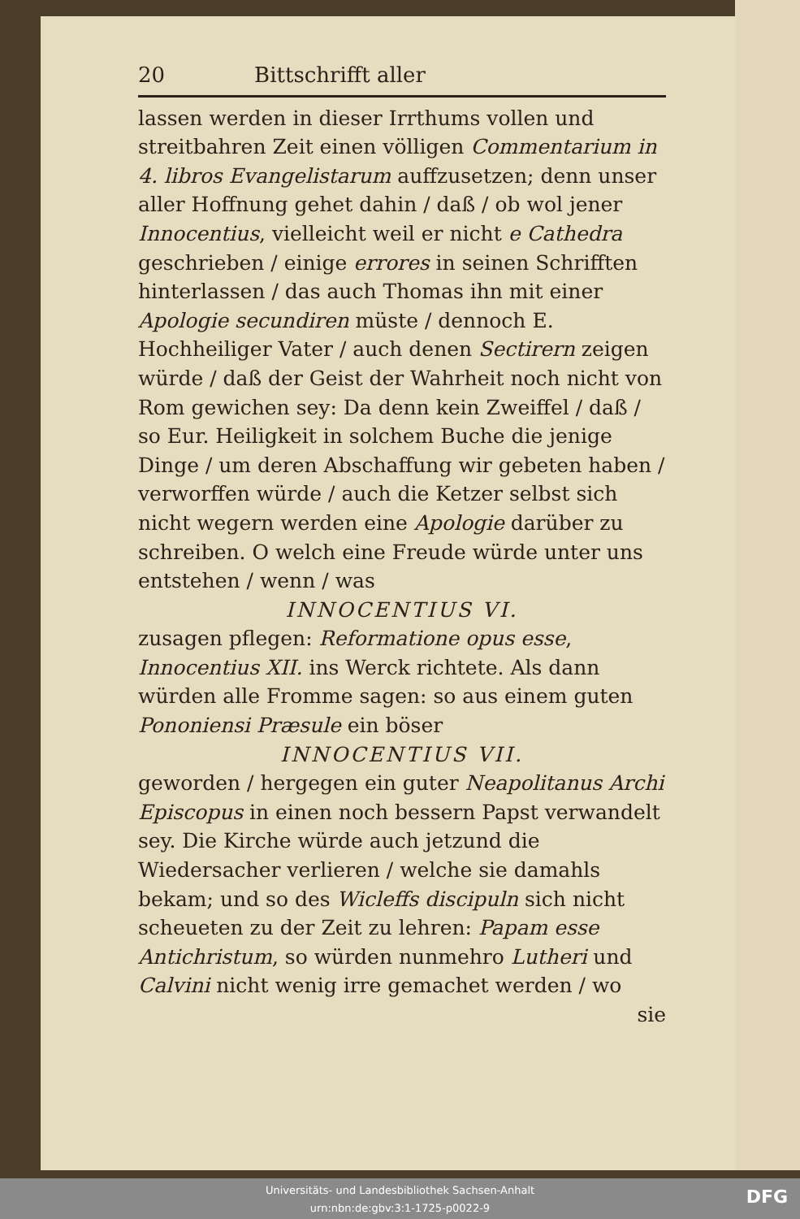20 Bittschrifft aller
lassen werden in dieser Irrthums vollen und streitbahren Zeit einen völligen Commentarium in 4. libros Evangelistarum auffzusetzen; denn unser aller Hoffnung gehet dahin / daß / ob wol jener Innocentius, vielleicht weil er nicht e Cathedra geschrieben / einige errores in seinen Schrifften hinterlassen / das auch Thomas ihn mit einer Apologie secundiren müste / dennoch E. Hochheiliger Vater / auch denen Sectirern zeigen würde / daß der Geist der Wahrheit noch nicht von Rom gewichen sey: Da denn kein Zweiffel / daß / so Eur. Heiligkeit in solchem Buche die jenige Dinge / um deren Abschaffung wir gebeten haben / verworffen würde / auch die Ketzer selbst sich nicht wegern werden eine Apologie darüber zu schreiben. O welch eine Freude würde unter uns entstehen / wenn / was
INNOCENTIUS VI.
zusagen pflegen: Reformatione opus esse, Innocentius XII. ins Werck richtete. Als dann würden alle Fromme sagen: so aus einem guten Pononiensi Præsule ein böser
INNOCENTIUS VII.
geworden / hergegen ein guter Neapolitanus Archi Episcopus in einen noch bessern Papst verwandelt sey. Die Kirche würde auch jetzund die Wiedersacher verlieren / welche sie damahls bekam; und so des Wicleffs discipuln sich nicht scheueten zu der Zeit zu lehren: Papam esse Antichristum, so würden nunmehro Lutheri und Calvini nicht wenig irre gemachet werden / wo
sie
Universitäts- und Landesbibliothek Sachsen-Anhalt
urn:nbn:de:gbv:3:1-1725-p0022-9
DFG